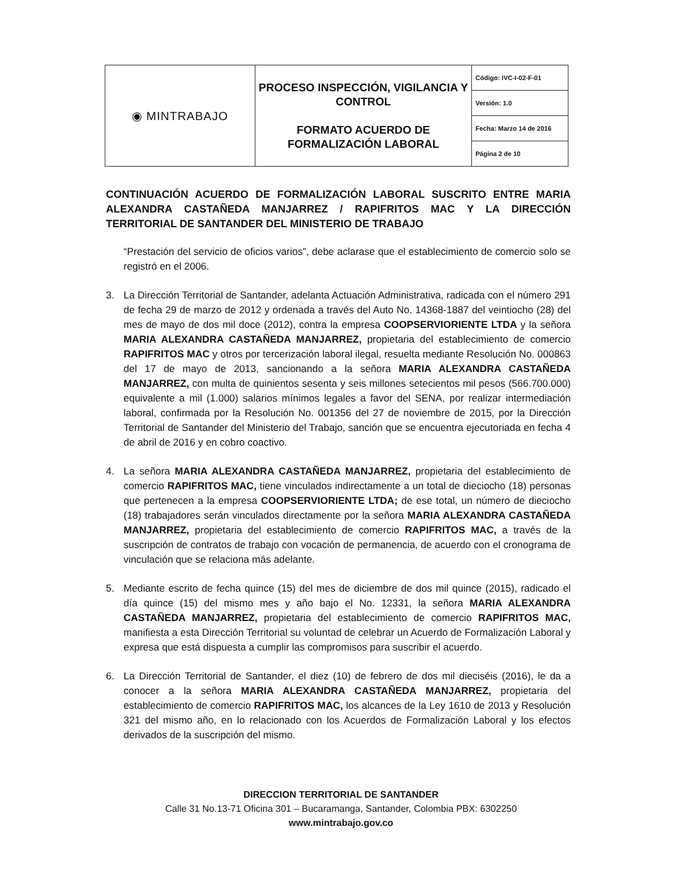| ◉ MINTRABAJO | PROCESO INSPECCIÓN, VIGILANCIA Y CONTROL FORMATO ACUERDO DE FORMALIZACIÓN LABORAL | Código: IVC-I-02-F-01 |
| | | Versión: 1.0 |
| | | Fecha: Marzo 14 de 2016 |
| | | Página 2 de 10 |
CONTINUACIÓN ACUERDO DE FORMALIZACIÓN LABORAL SUSCRITO ENTRE MARIA ALEXANDRA CASTAÑEDA MANJARREZ / RAPIFRITOS MAC Y LA DIRECCIÓN TERRITORIAL DE SANTANDER DEL MINISTERIO DE TRABAJO
“Prestación del servicio de oficios varios”, debe aclarase que el establecimiento de comercio solo se registró en el 2006.
3. La Dirección Territorial de Santander, adelanta Actuación Administrativa, radicada con el número 291 de fecha 29 de marzo de 2012 y ordenada a través del Auto No. 14368-1887 del veintiocho (28) del mes de mayo de dos mil doce (2012), contra la empresa COOPSERVIORIENTE LTDA y la señora MARIA ALEXANDRA CASTAÑEDA MANJARREZ, propietaria del establecimiento de comercio RAPIFRITOS MAC y otros por tercerización laboral ilegal, resuelta mediante Resolución No. 000863 del 17 de mayo de 2013, sancionando a la señora MARIA ALEXANDRA CASTAÑEDA MANJARREZ, con multa de quinientos sesenta y seis millones setecientos mil pesos (566.700.000) equivalente a mil (1.000) salarios mínimos legales a favor del SENA, por realizar intermediación laboral, confirmada por la Resolución No. 001356 del 27 de noviembre de 2015, por la Dirección Territorial de Santander del Ministerio del Trabajo, sanción que se encuentra ejecutoriada en fecha 4 de abril de 2016 y en cobro coactivo.
4. La señora MARIA ALEXANDRA CASTAÑEDA MANJARREZ, propietaria del establecimiento de comercio RAPIFRITOS MAC, tiene vinculados indirectamente a un total de dieciocho (18) personas que pertenecen a la empresa COOPSERVIORIENTE LTDA; de ese total, un número de dieciocho (18) trabajadores serán vinculados directamente por la señora MARIA ALEXANDRA CASTAÑEDA MANJARREZ, propietaria del establecimiento de comercio RAPIFRITOS MAC, a través de la suscripción de contratos de trabajo con vocación de permanencia, de acuerdo con el cronograma de vinculación que se relaciona más adelante.
5. Mediante escrito de fecha quince (15) del mes de diciembre de dos mil quince (2015), radicado el día quince (15) del mismo mes y año bajo el No. 12331, la señora MARIA ALEXANDRA CASTAÑEDA MANJARREZ, propietaria del establecimiento de comercio RAPIFRITOS MAC, manifiesta a esta Dirección Territorial su voluntad de celebrar un Acuerdo de Formalización Laboral y expresa que está dispuesta a cumplir las compromisos para suscribir el acuerdo.
6. La Dirección Territorial de Santander, el diez (10) de febrero de dos mil dieciséis (2016), le da a conocer a la señora MARIA ALEXANDRA CASTAÑEDA MANJARREZ, propietaria del establecimiento de comercio RAPIFRITOS MAC, los alcances de la Ley 1610 de 2013 y Resolución 321 del mismo año, en lo relacionado con los Acuerdos de Formalización Laboral y los efectos derivados de la suscripción del mismo.
DIRECCION TERRITORIAL DE SANTANDER
Calle 31 No.13-71 Oficina 301 – Bucaramanga, Santander, Colombia PBX: 6302250
www.mintrabajo.gov.co